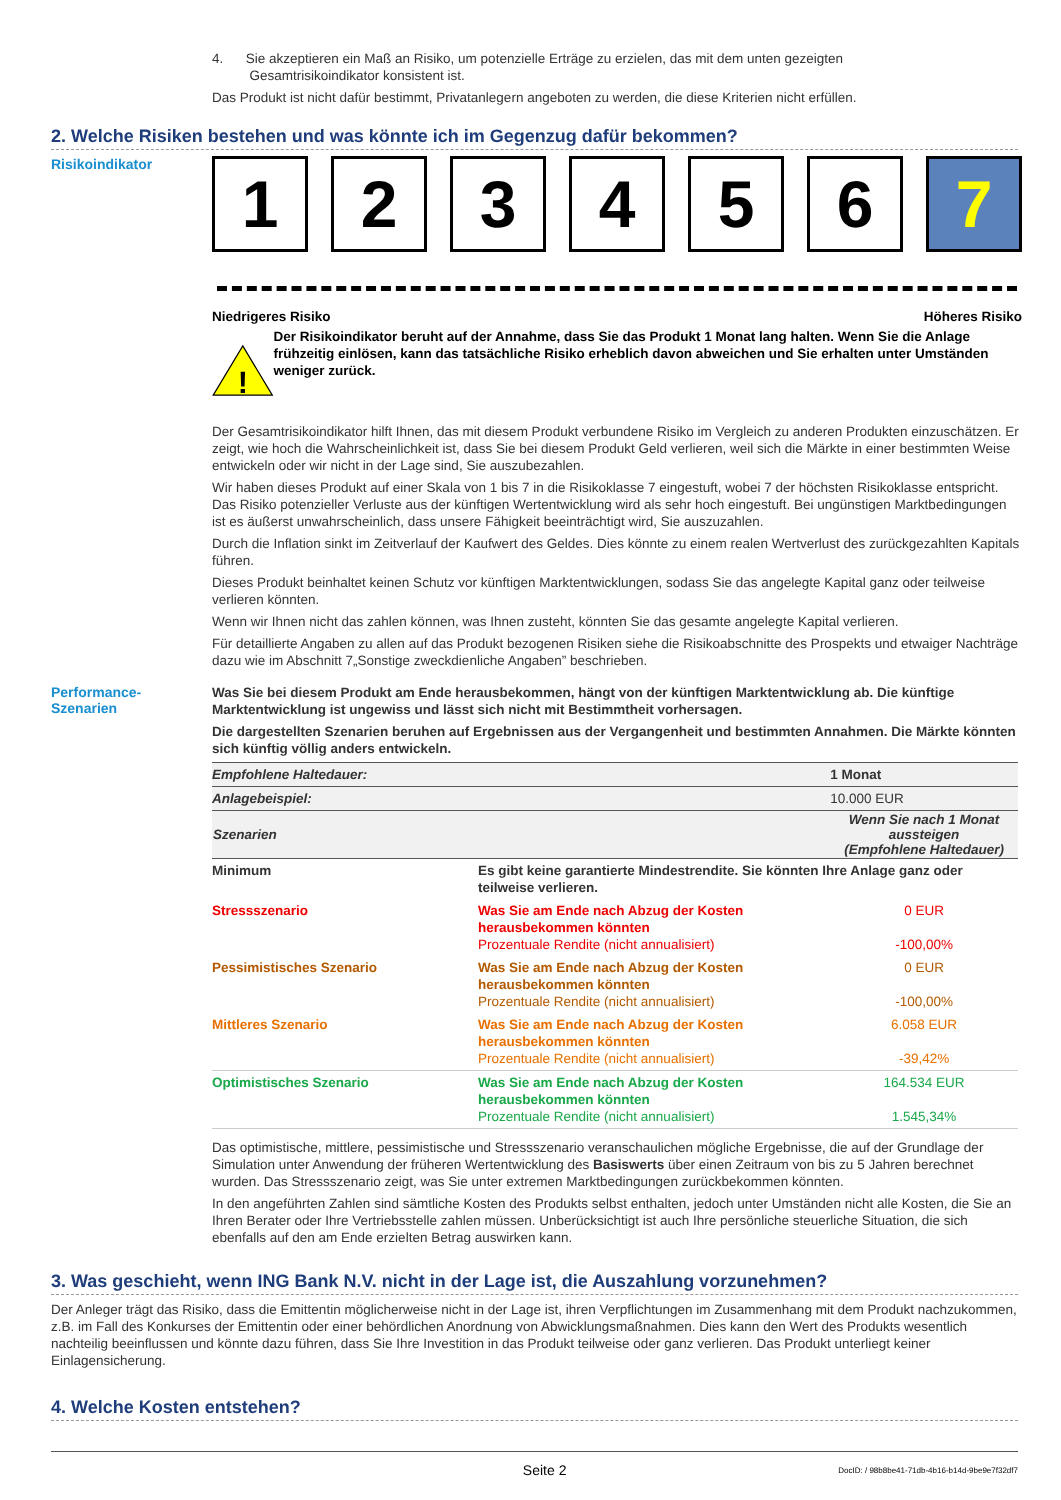4. Sie akzeptieren ein Maß an Risiko, um potenzielle Erträge zu erzielen, das mit dem unten gezeigten
Gesamtrisikoindikator konsistent ist.
Das Produkt ist nicht dafür bestimmt, Privatanlegern angeboten zu werden, die diese Kriterien nicht erfüllen.
2. Welche Risiken bestehen und was könnte ich im Gegenzug dafür bekommen?
Risikoindikator
1 2 3 4 5 6 7
Niedrigeres Risiko Höheres Risiko
!
Der Risikoindikator beruht auf der Annahme, dass Sie das Produkt 1 Monat lang halten. Wenn Sie die Anlage frühzeitig einlösen, kann das tatsächliche Risiko erheblich davon abweichen und Sie erhalten unter Umständen weniger zurück.
Der Gesamtrisikoindikator hilft Ihnen, das mit diesem Produkt verbundene Risiko im Vergleich zu anderen Produkten einzuschätzen. Er zeigt, wie hoch die Wahrscheinlichkeit ist, dass Sie bei diesem Produkt Geld verlieren, weil sich die Märkte in einer bestimmten Weise entwickeln oder wir nicht in der Lage sind, Sie auszubezahlen.
Wir haben dieses Produkt auf einer Skala von 1 bis 7 in die Risikoklasse 7 eingestuft, wobei 7 der höchsten Risikoklasse entspricht. Das Risiko potenzieller Verluste aus der künftigen Wertentwicklung wird als sehr hoch eingestuft. Bei ungünstigen Marktbedingungen ist es äußerst unwahrscheinlich, dass unsere Fähigkeit beeinträchtigt wird, Sie auszuzahlen.
Durch die Inflation sinkt im Zeitverlauf der Kaufwert des Geldes. Dies könnte zu einem realen Wertverlust des zurückgezahlten Kapitals führen.
Dieses Produkt beinhaltet keinen Schutz vor künftigen Marktentwicklungen, sodass Sie das angelegte Kapital ganz oder teilweise verlieren könnten.
Wenn wir Ihnen nicht das zahlen können, was Ihnen zusteht, könnten Sie das gesamte angelegte Kapital verlieren.
Für detaillierte Angaben zu allen auf das Produkt bezogenen Risiken siehe die Risikoabschnitte des Prospekts und etwaiger Nachträge dazu wie im Abschnitt 7„Sonstige zweckdienliche Angaben” beschrieben.
Performance-
Szenarien
Was Sie bei diesem Produkt am Ende herausbekommen, hängt von der künftigen Marktentwicklung ab. Die künftige Marktentwicklung ist ungewiss und lässt sich nicht mit Bestimmtheit vorhersagen.
Die dargestellten Szenarien beruhen auf Ergebnissen aus der Vergangenheit und bestimmten Annahmen. Die Märkte könnten sich künftig völlig anders entwickeln.
| Empfohlene Haltedauer: | | 1 Monat |
| Anlagebeispiel: | | 10.000 EUR |
| Szenarien | | Wenn Sie nach 1 Monat aussteigen (Empfohlene Haltedauer) |
| Minimum | Es gibt keine garantierte Mindestrendite. Sie könnten Ihre Anlage ganz oder teilweise verlieren. | |
| Stressszenario | Was Sie am Ende nach Abzug der Kosten herausbekommen könnten Prozentuale Rendite (nicht annualisiert) | 0 EUR -100,00% |
| Pessimistisches Szenario | Was Sie am Ende nach Abzug der Kosten herausbekommen könnten Prozentuale Rendite (nicht annualisiert) | 0 EUR -100,00% |
| Mittleres Szenario | Was Sie am Ende nach Abzug der Kosten herausbekommen könnten Prozentuale Rendite (nicht annualisiert) | 6.058 EUR -39,42% |
| Optimistisches Szenario | Was Sie am Ende nach Abzug der Kosten herausbekommen könnten Prozentuale Rendite (nicht annualisiert) | 164.534 EUR 1.545,34% |
Das optimistische, mittlere, pessimistische und Stressszenario veranschaulichen mögliche Ergebnisse, die auf der Grundlage der Simulation unter Anwendung der früheren Wertentwicklung des Basiswerts über einen Zeitraum von bis zu 5 Jahren berechnet wurden. Das Stressszenario zeigt, was Sie unter extremen Marktbedingungen zurückbekommen könnten.
In den angeführten Zahlen sind sämtliche Kosten des Produkts selbst enthalten, jedoch unter Umständen nicht alle Kosten, die Sie an Ihren Berater oder Ihre Vertriebsstelle zahlen müssen. Unberücksichtigt ist auch Ihre persönliche steuerliche Situation, die sich ebenfalls auf den am Ende erzielten Betrag auswirken kann.
3. Was geschieht, wenn ING Bank N.V. nicht in der Lage ist, die Auszahlung vorzunehmen?
Der Anleger trägt das Risiko, dass die Emittentin möglicherweise nicht in der Lage ist, ihren Verpflichtungen im Zusammenhang mit dem Produkt nachzukommen, z.B. im Fall des Konkurses der Emittentin oder einer behördlichen Anordnung von Abwicklungsmaßnahmen. Dies kann den Wert des Produkts wesentlich nachteilig beeinflussen und könnte dazu führen, dass Sie Ihre Investition in das Produkt teilweise oder ganz verlieren. Das Produkt unterliegt keiner Einlagensicherung.
4. Welche Kosten entstehen?
Seite 2 DocID: / 98b8be41-71db-4b16-b14d-9be9e7f32df7